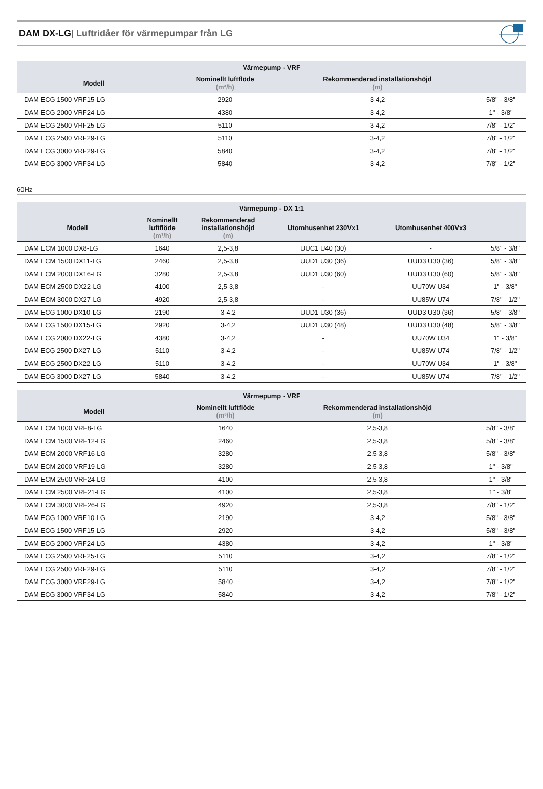DAM DX-LG| Luftridåer för värmepumpar från LG
| Värmepump - VRF | | | |
| --- | --- | --- | --- |
| Modell | Nominellt luftflöde (m³/h) | Rekommenderad installationshöjd (m) | |
| DAM ECG 1500 VRF15-LG | 2920 | 3-4,2 | 5/8" - 3/8" |
| DAM ECG 2000 VRF24-LG | 4380 | 3-4,2 | 1" - 3/8" |
| DAM ECG 2500 VRF25-LG | 5110 | 3-4,2 | 7/8" - 1/2" |
| DAM ECG 2500 VRF29-LG | 5110 | 3-4,2 | 7/8" - 1/2" |
| DAM ECG 3000 VRF29-LG | 5840 | 3-4,2 | 7/8" - 1/2" |
| DAM ECG 3000 VRF34-LG | 5840 | 3-4,2 | 7/8" - 1/2" |
60Hz
| Värmepump - DX 1:1 | | | | | |
| --- | --- | --- | --- | --- | --- |
| Modell | Nominellt luftflöde (m³/h) | Rekommenderad installationshöjd (m) | Utomhusenhet 230Vx1 | Utomhusenhet 400Vx3 | |
| DAM ECM 1000 DX8-LG | 1640 | 2,5-3,8 | UUC1 U40 (30) | - | 5/8" - 3/8" |
| DAM ECM 1500 DX11-LG | 2460 | 2,5-3,8 | UUD1 U30 (36) | UUD3 U30 (36) | 5/8" - 3/8" |
| DAM ECM 2000 DX16-LG | 3280 | 2,5-3,8 | UUD1 U30 (60) | UUD3 U30 (60) | 5/8" - 3/8" |
| DAM ECM 2500 DX22-LG | 4100 | 2,5-3,8 | - | UU70W U34 | 1" - 3/8" |
| DAM ECM 3000 DX27-LG | 4920 | 2,5-3,8 | - | UU85W U74 | 7/8" - 1/2" |
| DAM ECG 1000 DX10-LG | 2190 | 3-4,2 | UUD1 U30 (36) | UUD3 U30 (36) | 5/8" - 3/8" |
| DAM ECG 1500 DX15-LG | 2920 | 3-4,2 | UUD1 U30 (48) | UUD3 U30 (48) | 5/8" - 3/8" |
| DAM ECG 2000 DX22-LG | 4380 | 3-4,2 | - | UU70W U34 | 1" - 3/8" |
| DAM ECG 2500 DX27-LG | 5110 | 3-4,2 | - | UU85W U74 | 7/8" - 1/2" |
| DAM ECG 2500 DX22-LG | 5110 | 3-4,2 | - | UU70W U34 | 1" - 3/8" |
| DAM ECG 3000 DX27-LG | 5840 | 3-4,2 | - | UU85W U74 | 7/8" - 1/2" |
| Värmepump - VRF | | | |
| --- | --- | --- | --- |
| Modell | Nominellt luftflöde (m³/h) | Rekommenderad installationshöjd (m) | |
| DAM ECM 1000 VRF8-LG | 1640 | 2,5-3,8 | 5/8" - 3/8" |
| DAM ECM 1500 VRF12-LG | 2460 | 2,5-3,8 | 5/8" - 3/8" |
| DAM ECM 2000 VRF16-LG | 3280 | 2,5-3,8 | 5/8" - 3/8" |
| DAM ECM 2000 VRF19-LG | 3280 | 2,5-3,8 | 1" - 3/8" |
| DAM ECM 2500 VRF24-LG | 4100 | 2,5-3,8 | 1" - 3/8" |
| DAM ECM 2500 VRF21-LG | 4100 | 2,5-3,8 | 1" - 3/8" |
| DAM ECM 3000 VRF26-LG | 4920 | 2,5-3,8 | 7/8" - 1/2" |
| DAM ECG 1000 VRF10-LG | 2190 | 3-4,2 | 5/8" - 3/8" |
| DAM ECG 1500 VRF15-LG | 2920 | 3-4,2 | 5/8" - 3/8" |
| DAM ECG 2000 VRF24-LG | 4380 | 3-4,2 | 1" - 3/8" |
| DAM ECG 2500 VRF25-LG | 5110 | 3-4,2 | 7/8" - 1/2" |
| DAM ECG 2500 VRF29-LG | 5110 | 3-4,2 | 7/8" - 1/2" |
| DAM ECG 3000 VRF29-LG | 5840 | 3-4,2 | 7/8" - 1/2" |
| DAM ECG 3000 VRF34-LG | 5840 | 3-4,2 | 7/8" - 1/2" |